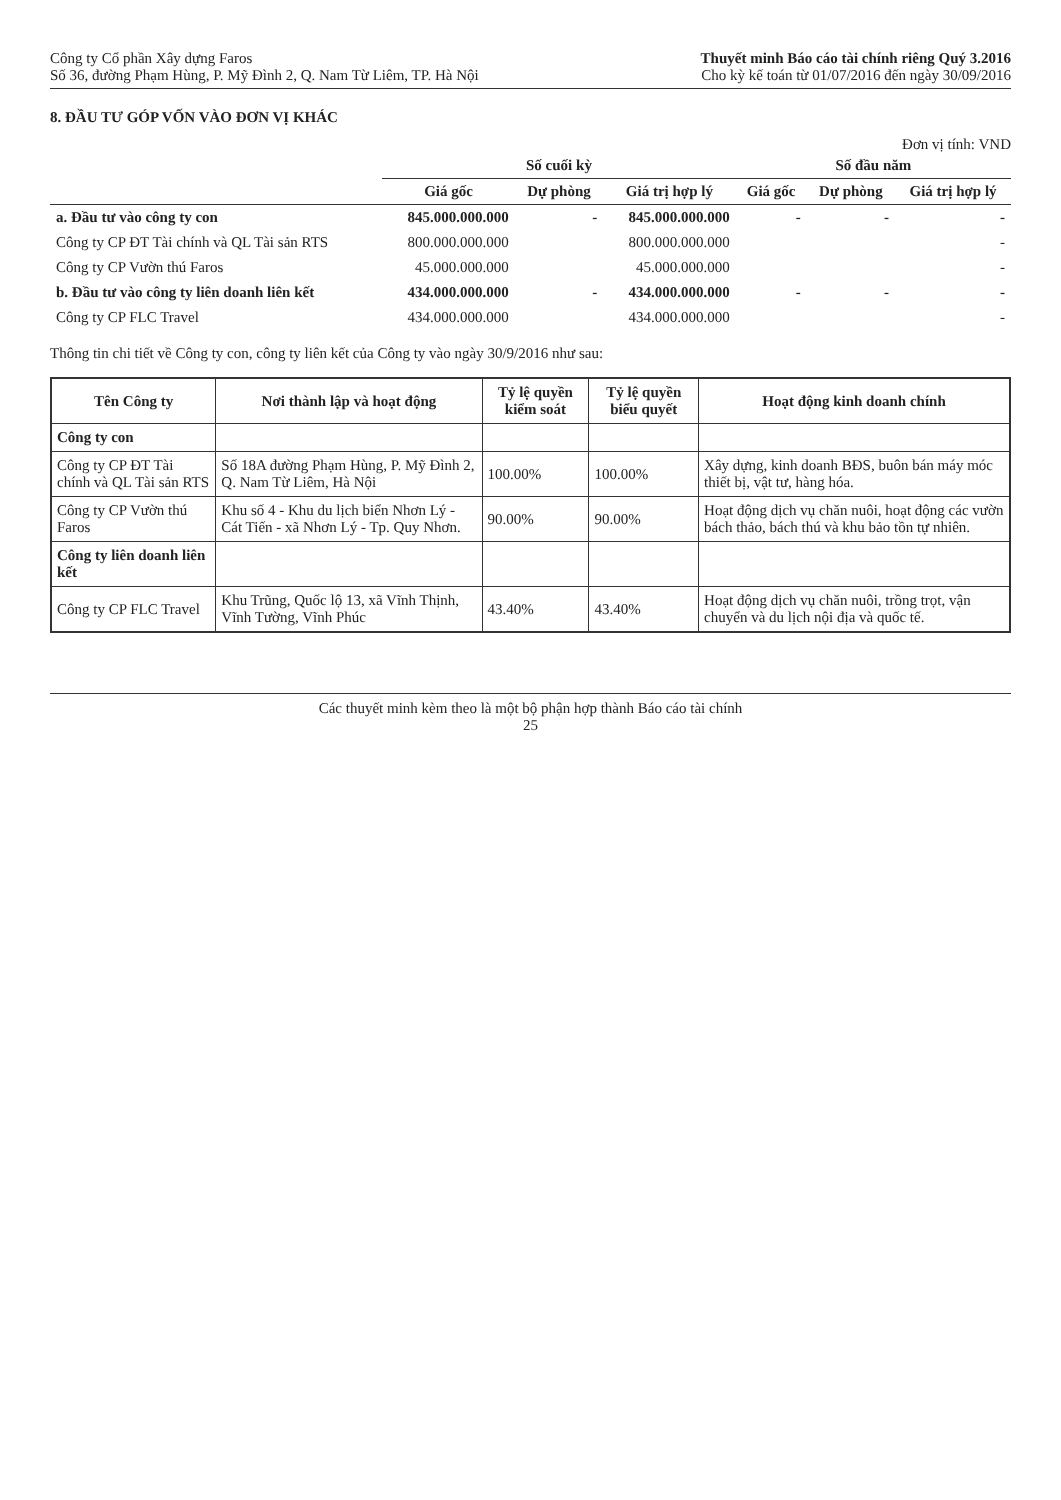Công ty Cổ phần Xây dựng Faros
Số 36, đường Phạm Hùng, P. Mỹ Đình 2, Q. Nam Từ Liêm, TP. Hà Nội
Thuyết minh Báo cáo tài chính riêng Quý 3.2016
Cho kỳ kế toán từ 01/07/2016 đến ngày 30/09/2016
8. ĐẦU TƯ GÓP VỐN VÀO ĐƠN VỊ KHÁC
Đơn vị tính: VND
| | Số cuối kỳ | | | Số đầu năm | | |
| --- | --- | --- | --- | --- | --- | --- |
| | Giá gốc | Dự phòng | Giá trị hợp lý | Giá gốc | Dự phòng | Giá trị hợp lý |
| a. Đầu tư vào công ty con | 845.000.000.000 | - | 845.000.000.000 | - | - | - |
| Công ty CP ĐT Tài chính và QL Tài sản RTS | 800.000.000.000 | | 800.000.000.000 | | | - |
| Công ty CP Vườn thú Faros | 45.000.000.000 | | 45.000.000.000 | | | - |
| b. Đầu tư vào công ty liên doanh liên kết | 434.000.000.000 | - | 434.000.000.000 | - | - | - |
| Công ty CP FLC Travel | 434.000.000.000 | | 434.000.000.000 | | | - |
Thông tin chi tiết về Công ty con, công ty liên kết của Công ty vào ngày 30/9/2016 như sau:
| Tên Công ty | Nơi thành lập và hoạt động | Tỷ lệ quyền kiểm soát | Tỷ lệ quyền biểu quyết | Hoạt động kinh doanh chính |
| --- | --- | --- | --- | --- |
| Công ty con | | | | |
| Công ty CP ĐT Tài chính và QL Tài sản RTS | Số 18A đường Phạm Hùng, P. Mỹ Đình 2, Q. Nam Từ Liêm, Hà Nội | 100.00% | 100.00% | Xây dựng, kinh doanh BĐS, buôn bán máy móc thiết bị, vật tư, hàng hóa. |
| Công ty CP Vườn thú Faros | Khu số 4 - Khu du lịch biển Nhơn Lý - Cát Tiến - xã Nhơn Lý - Tp. Quy Nhơn. | 90.00% | 90.00% | Hoạt động dịch vụ chăn nuôi, hoạt động các vườn bách thảo, bách thú và khu bảo tồn tự nhiên. |
| Công ty liên doanh liên kết | | | | |
| Công ty CP FLC Travel | Khu Trũng, Quốc lộ 13, xã Vĩnh Thịnh, Vĩnh Tường, Vĩnh Phúc | 43.40% | 43.40% | Hoạt động dịch vụ chăn nuôi, trồng trọt, vận chuyển và du lịch nội địa và quốc tế. |
Các thuyết minh kèm theo là một bộ phận hợp thành Báo cáo tài chính
25